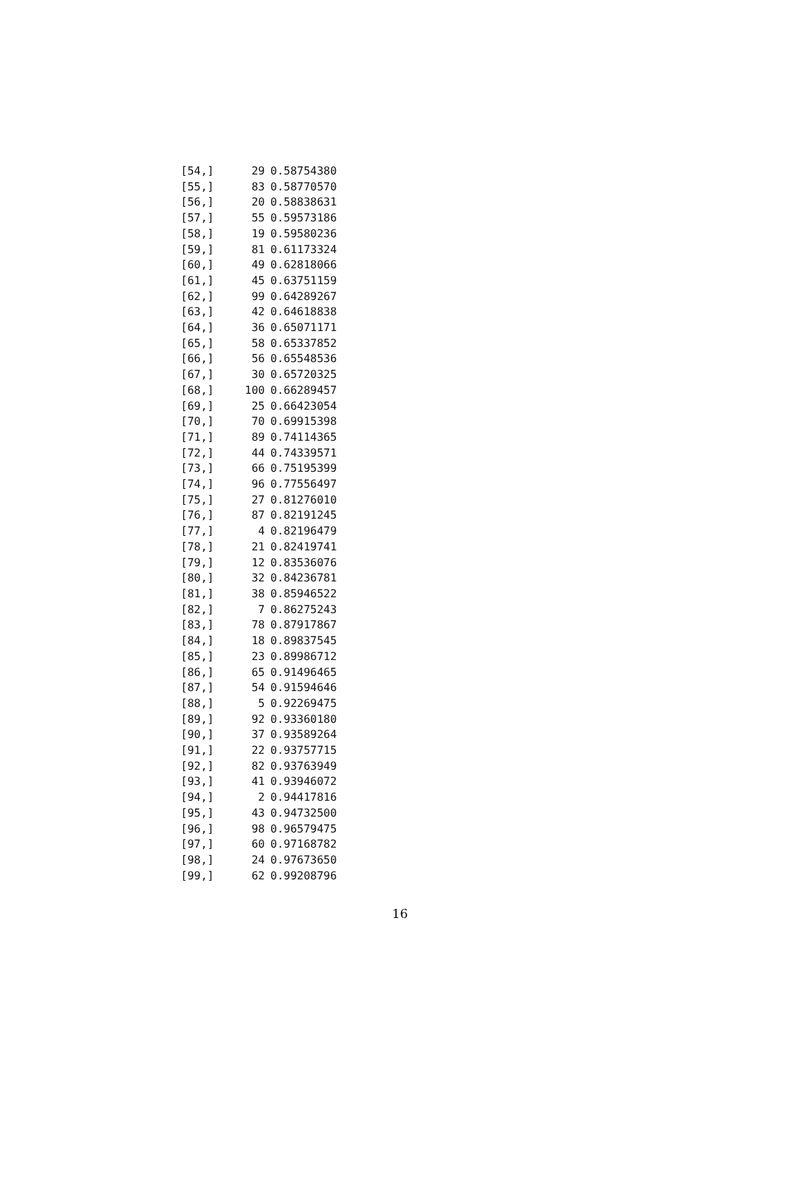| [54,] | 29 | 0.58754380 |
| [55,] | 83 | 0.58770570 |
| [56,] | 20 | 0.58838631 |
| [57,] | 55 | 0.59573186 |
| [58,] | 19 | 0.59580236 |
| [59,] | 81 | 0.61173324 |
| [60,] | 49 | 0.62818066 |
| [61,] | 45 | 0.63751159 |
| [62,] | 99 | 0.64289267 |
| [63,] | 42 | 0.64618838 |
| [64,] | 36 | 0.65071171 |
| [65,] | 58 | 0.65337852 |
| [66,] | 56 | 0.65548536 |
| [67,] | 30 | 0.65720325 |
| [68,] | 100 | 0.66289457 |
| [69,] | 25 | 0.66423054 |
| [70,] | 70 | 0.69915398 |
| [71,] | 89 | 0.74114365 |
| [72,] | 44 | 0.74339571 |
| [73,] | 66 | 0.75195399 |
| [74,] | 96 | 0.77556497 |
| [75,] | 27 | 0.81276010 |
| [76,] | 87 | 0.82191245 |
| [77,] | 4 | 0.82196479 |
| [78,] | 21 | 0.82419741 |
| [79,] | 12 | 0.83536076 |
| [80,] | 32 | 0.84236781 |
| [81,] | 38 | 0.85946522 |
| [82,] | 7 | 0.86275243 |
| [83,] | 78 | 0.87917867 |
| [84,] | 18 | 0.89837545 |
| [85,] | 23 | 0.89986712 |
| [86,] | 65 | 0.91496465 |
| [87,] | 54 | 0.91594646 |
| [88,] | 5 | 0.92269475 |
| [89,] | 92 | 0.93360180 |
| [90,] | 37 | 0.93589264 |
| [91,] | 22 | 0.93757715 |
| [92,] | 82 | 0.93763949 |
| [93,] | 41 | 0.93946072 |
| [94,] | 2 | 0.94417816 |
| [95,] | 43 | 0.94732500 |
| [96,] | 98 | 0.96579475 |
| [97,] | 60 | 0.97168782 |
| [98,] | 24 | 0.97673650 |
| [99,] | 62 | 0.99208796 |
16